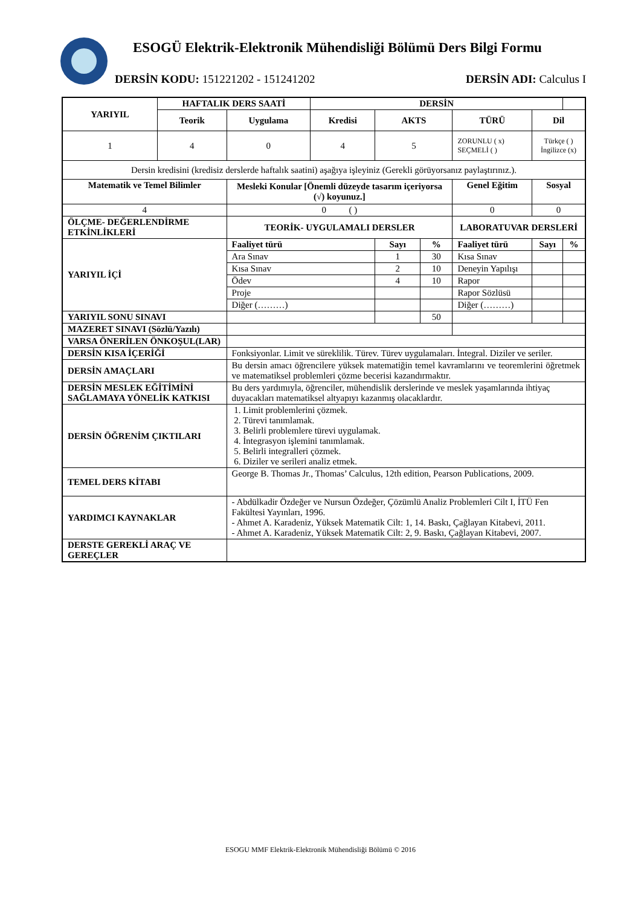ESOGÜ Elektrik-Elektronik Mühendisliği Bölümü Ders Bilgi Formu
DERSİN KODU: 151221202 - 151241202 DERSİN ADI: Calculus I
| YARIYIL | HAFTALIK DERS SAATİ | | DERSİN | | | | | | |
| --- | --- | --- | --- | --- | --- | --- | --- | --- | --- |
| | Teorik | Uygulama | Kredisi | AKTS | | TÜRÜ | | Dil | |
| 1 | 4 | 0 | 4 | 5 | | ZORUNLU ( x) SEÇMELİ ( ) | | Türkçe ( ) İngilizce (x) | |
| Dersin kredisini (kredisiz derslerde haftalık saatini) aşağıya işleyiniz (Gerekli görüyorsanız paylaştırınız.). | | | | | | | | | |
| Matematik ve Temel Bilimler | | Mesleki Konular [Önemli düzeyde tasarım içeriyorsa (√) koyunuz.] | | | | Genel Eğitim | Sosyal | | |
| 4 | | 0 ( ) | | | | 0 | 0 | | |
| ÖLÇME- DEĞERLENDİRME ETKİNLİKLERİ | | TEORİK- UYGULAMALI DERSLER | | | | LABORATUVAR DERSLERİ | | | |
| YARIYIL İÇİ | | Faaliyet türü | | Sayı | % | Faaliyet türü | | Sayı | % |
| | | Ara Sınav | | 1 | 30 | Kısa Sınav | | | |
| | | Kısa Sınav | | 2 | 10 | Deneyin Yapılışı | | | |
| | | Ödev | | 4 | 10 | Rapor | | | |
| | | Proje | | | | Rapor Sözlüsü | | | |
| | | Diğer (………) | | | | Diğer (………) | | | |
| YARIYIL SONU SINAVI | | | | | 50 | | | | |
| MAZERET SINAVI (Sözlü/Yazılı) | | | | | | | | | |
| VARSA ÖNERİLEN ÖNKOŞUL(LAR) | | | | | | | | | |
| DERSİN KISA İÇERİĞİ | | Fonksiyonlar. Limit ve süreklilik. Türev. Türev uygulamaları. İntegral. Diziler ve seriler. | | | | | | | |
| DERSİN AMAÇLARI | | Bu dersin amacı öğrencilere yüksek matematiğin temel kavramlarını ve teoremlerini öğretmek ve matematiksel problemleri çözme becerisi kazandırmaktır. | | | | | | | |
| DERSİN MESLEK EĞİTİMİNİ SAĞLAMAYA YÖNELİK KATKISI | | Bu ders yardımıyla, öğrenciler, mühendislik derslerinde ve meslek yaşamlarında ihtiyaç duyacakları matematiksel altyapıyı kazanmış olacaklardır. | | | | | | | |
| DERSİN ÖĞRENİM ÇIKTILARI | | 1. Limit problemlerini çözmek. 2. Türevi tanımlamak. 3. Belirli problemlere türevi uygulamak. 4. İntegrasyon işlemini tanımlamak. 5. Belirli integralleri çözmek. 6. Diziler ve serileri analiz etmek. | | | | | | | |
| TEMEL DERS KİTABI | | George B. Thomas Jr., Thomas’ Calculus, 12th edition, Pearson Publications, 2009. | | | | | | | |
| YARDIMCI KAYNAKLAR | | - Abdülkadir Özdeğer ve Nursun Özdeğer, Çözümlü Analiz Problemleri Cilt I, İTÜ Fen Fakültesi Yayınları, 1996. - Ahmet A. Karadeniz, Yüksek Matematik Cilt: 1, 14. Baskı, Çağlayan Kitabevi, 2011. - Ahmet A. Karadeniz, Yüksek Matematik Cilt: 2, 9. Baskı, Çağlayan Kitabevi, 2007. | | | | | | | |
| DERSTE GEREKLİ ARAÇ VE GEREÇLER | | | | | | | | | |
ESOGU MMF Elektrik-Elektronik Mühendisliği Bölümü © 2016